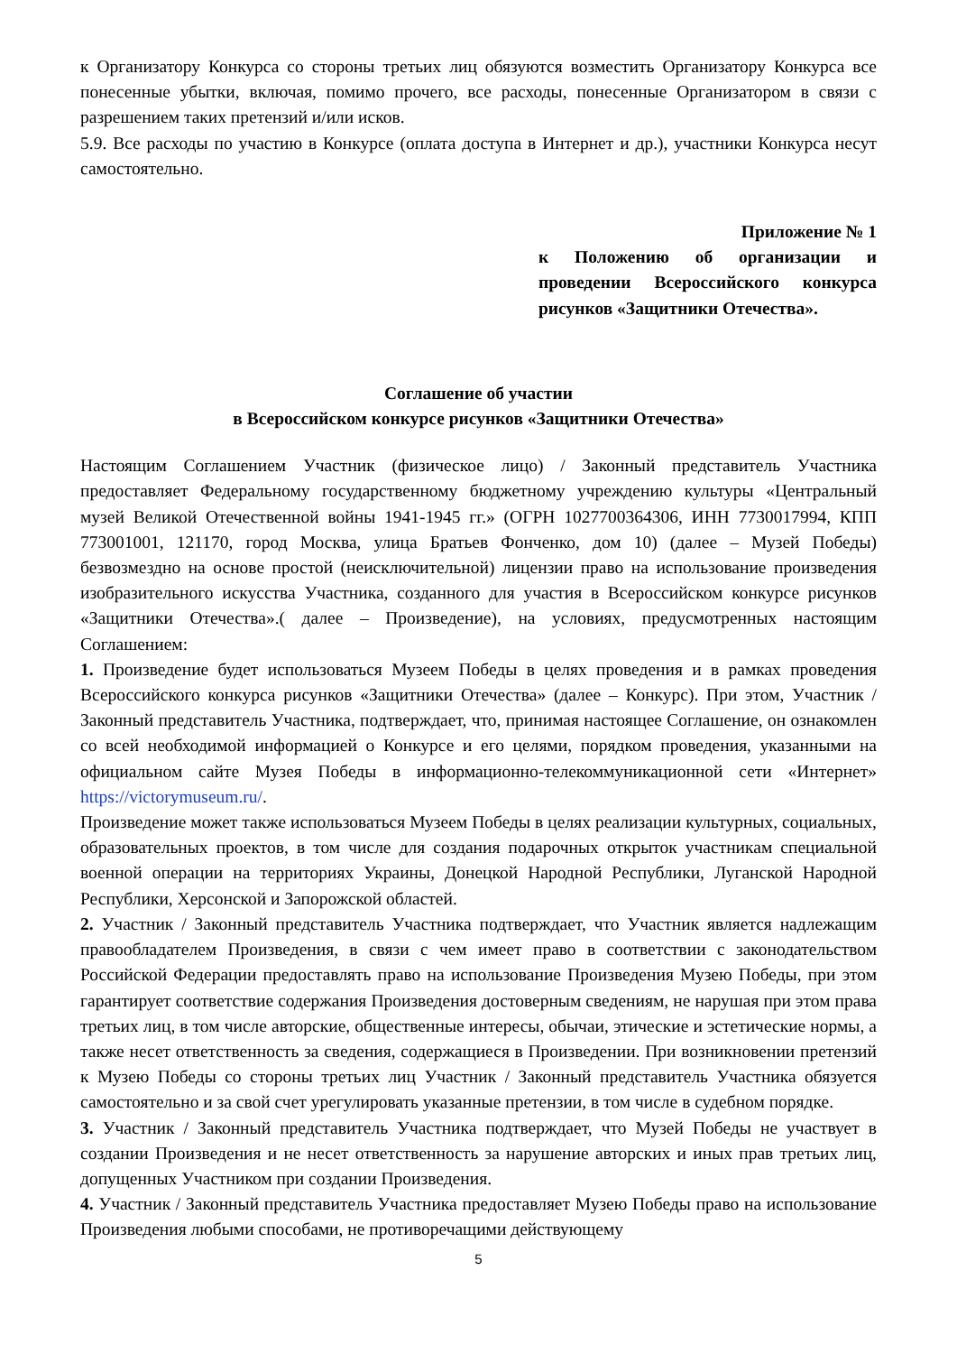к Организатору Конкурса со стороны третьих лиц обязуются возместить Организатору Конкурса все понесенные убытки, включая, помимо прочего, все расходы, понесенные Организатором в связи с разрешением таких претензий и/или исков.
5.9. Все расходы по участию в Конкурсе (оплата доступа в Интернет и др.), участники Конкурса несут самостоятельно.
Приложение № 1
к Положению об организации и проведении Всероссийского конкурса рисунков «Защитники Отечества».
Соглашение об участии
в Всероссийском конкурсе рисунков «Защитники Отечества»
Настоящим Соглашением Участник (физическое лицо) / Законный представитель Участника предоставляет Федеральному государственному бюджетному учреждению культуры «Центральный музей Великой Отечественной войны 1941-1945 гг.» (ОГРН 1027700364306, ИНН 7730017994, КПП 773001001, 121170, город Москва, улица Братьев Фонченко, дом 10) (далее – Музей Победы) безвозмездно на основе простой (неисключительной) лицензии право на использование произведения изобразительного искусства Участника, созданного для участия в Всероссийском конкурсе рисунков «Защитники Отечества».( далее – Произведение), на условиях, предусмотренных настоящим Соглашением:
1. Произведение будет использоваться Музеем Победы в целях проведения и в рамках проведения Всероссийского конкурса рисунков «Защитники Отечества» (далее – Конкурс). При этом, Участник / Законный представитель Участника, подтверждает, что, принимая настоящее Соглашение, он ознакомлен со всей необходимой информацией о Конкурсе и его целями, порядком проведения, указанными на официальном сайте Музея Победы в информационно-телекоммуникационной сети «Интернет» https://victorymuseum.ru/.
Произведение может также использоваться Музеем Победы в целях реализации культурных, социальных, образовательных проектов, в том числе для создания подарочных открыток участникам специальной военной операции на территориях Украины, Донецкой Народной Республики, Луганской Народной Республики, Херсонской и Запорожской областей.
2. Участник / Законный представитель Участника подтверждает, что Участник является надлежащим правообладателем Произведения, в связи с чем имеет право в соответствии с законодательством Российской Федерации предоставлять право на использование Произведения Музею Победы, при этом гарантирует соответствие содержания Произведения достоверным сведениям, не нарушая при этом права третьих лиц, в том числе авторские, общественные интересы, обычаи, этические и эстетические нормы, а также несет ответственность за сведения, содержащиеся в Произведении. При возникновении претензий к Музею Победы со стороны третьих лиц Участник / Законный представитель Участника обязуется самостоятельно и за свой счет урегулировать указанные претензии, в том числе в судебном порядке.
3. Участник / Законный представитель Участника подтверждает, что Музей Победы не участвует в создании Произведения и не несет ответственность за нарушение авторских и иных прав третьих лиц, допущенных Участником при создании Произведения.
4. Участник / Законный представитель Участника предоставляет Музею Победы право на использование Произведения любыми способами, не противоречащими действующему
5